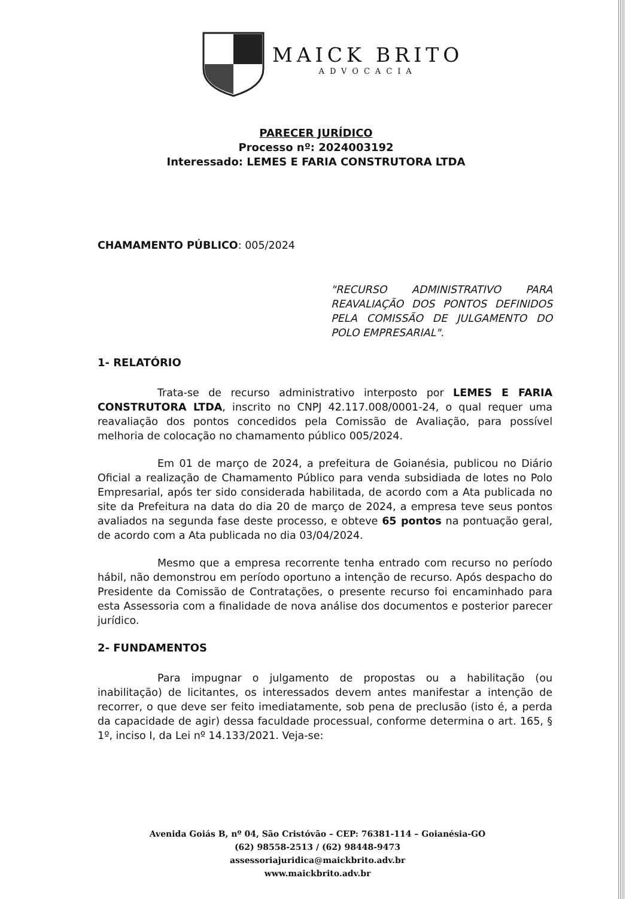MAICK BRITO
ADVOCACIA
PARECER JURÍDICO
Processo nº: 2024003192
Interessado: LEMES E FARIA CONSTRUTORA LTDA
CHAMAMENTO PÚBLICO: 005/2024
"RECURSO ADMINISTRATIVO PARA REAVALIAÇÃO DOS PONTOS DEFINIDOS PELA COMISSÃO DE JULGAMENTO DO POLO EMPRESARIAL".
1- RELATÓRIO
Trata-se de recurso administrativo interposto por LEMES E FARIA CONSTRUTORA LTDA, inscrito no CNPJ 42.117.008/0001-24, o qual requer uma reavaliação dos pontos concedidos pela Comissão de Avaliação, para possível melhoria de colocação no chamamento público 005/2024.
Em 01 de março de 2024, a prefeitura de Goianésia, publicou no Diário Oficial a realização de Chamamento Público para venda subsidiada de lotes no Polo Empresarial, após ter sido considerada habilitada, de acordo com a Ata publicada no site da Prefeitura na data do dia 20 de março de 2024, a empresa teve seus pontos avaliados na segunda fase deste processo, e obteve 65 pontos na pontuação geral, de acordo com a Ata publicada no dia 03/04/2024.
Mesmo que a empresa recorrente tenha entrado com recurso no período hábil, não demonstrou em período oportuno a intenção de recurso. Após despacho do Presidente da Comissão de Contratações, o presente recurso foi encaminhado para esta Assessoria com a finalidade de nova análise dos documentos e posterior parecer jurídico.
2- FUNDAMENTOS
Para impugnar o julgamento de propostas ou a habilitação (ou inabilitação) de licitantes, os interessados devem antes manifestar a intenção de recorrer, o que deve ser feito imediatamente, sob pena de preclusão (isto é, a perda da capacidade de agir) dessa faculdade processual, conforme determina o art. 165, § 1º, inciso I, da Lei nº 14.133/2021. Veja-se:
Avenida Goiás B, nº 04, São Cristóvão – CEP: 76381-114 – Goianésia-GO
(62) 98558-2513 / (62) 98448-9473
assessoriajuridica@maickbrito.adv.br
www.maickbrito.adv.br